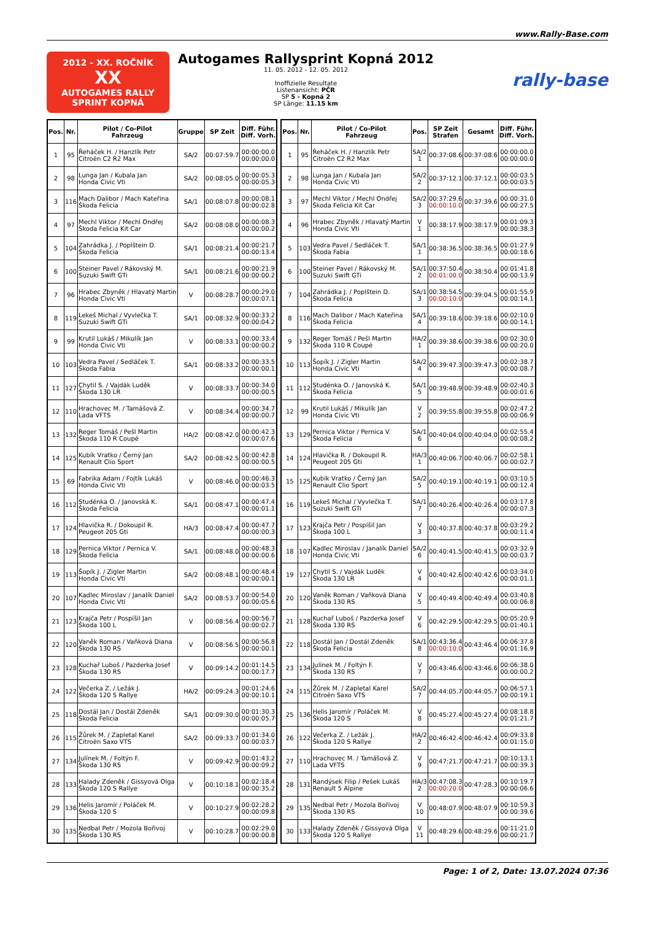www.Rally-Base.com
2012 - XX. ROČNÍK
XX
AUTOGAMES RALLY SPRINT KOPNÁ
Autogames Rallysprint Kopná 2012
11. 05. 2012 - 12. 05. 2012
Inoffizielle Resultate
Listenansicht: PČR
SP 5 - Kopná 2
SP Länge: 11.15 km
rally-base
| Pos. | Nr. | Pilot / Co-Pilot Fahrzeug | Gruppe | SP Zeit | Diff. Führ. Diff. Vorh. |
| --- | --- | --- | --- | --- | --- |
| 1 | 95 | Řeháček H. / Hanzlík Petr Citroën C2 R2 Max | SA/2 | 00:07:59.7 | 00:00:00.0 00:00:00.0 |
| 2 | 98 | Lunga Jan / Kubala Jan Honda Civic Vti | SA/2 | 00:08:05.0 | 00:00:05.3 00:00:05.3 |
| 3 | 116 | Mach Dalibor / Mach Kateřina Škoda Felicia | SA/1 | 00:08:07.8 | 00:00:08.1 00:00:02.8 |
| 4 | 97 | Mechl Viktor / Mechl Ondřej Škoda Felicia Kit Car | SA/2 | 00:08:08.0 | 00:00:08.3 00:00:00.2 |
| 5 | 104 | Zahrádka J. / Poplštein D. Škoda Felicia | SA/1 | 00:08:21.4 | 00:00:21.7 00:00:13.4 |
| 6 | 100 | Steiner Pavel / Rákovský M. Suzuki Swift GTi | SA/1 | 00:08:21.6 | 00:00:21.9 00:00:00.2 |
| 7 | 96 | Hrabec Zbyněk / Hlavatý Martin Honda Civic Vti | V | 00:08:28.7 | 00:00:29.0 00:00:07.1 |
| 8 | 119 | Lekeš Michal / Vyvlečka T. Suzuki Swift GTi | SA/1 | 00:08:32.9 | 00:00:33.2 00:00:04.2 |
| 9 | 99 | Krutil Lukáš / Mikulík Jan Honda Civic Vti | V | 00:08:33.1 | 00:00:33.4 00:00:00.2 |
| 10 | 103 | Vedra Pavel / Sedláček T. Škoda Fabia | SA/1 | 00:08:33.2 | 00:00:33.5 00:00:00.1 |
| 11 | 127 | Chytil S. / Vajdák Luděk Škoda 130 LR | V | 00:08:33.7 | 00:00:34.0 00:00:00.5 |
| 12 | 110 | Hrachovec M. / Tamášová Z. Lada VFTS | V | 00:08:34.4 | 00:00:34.7 00:00:00.7 |
| 13 | 132 | Reger Tomáš / Pešl Martin Škoda 110 R Coupé | HA/2 | 00:08:42.0 | 00:00:42.3 00:00:07.6 |
| 14 | 125 | Kubík Vratko / Černý Jan Renault Clio Sport | SA/2 | 00:08:42.5 | 00:00:42.8 00:00:00.5 |
| 15 | 69 | Fabrika Adam / Fojtík Lukáš Honda Civic Vti | V | 00:08:46.0 | 00:00:46.3 00:00:03.5 |
| 16 | 112 | Studénka O. / Janovská K. Škoda Felicia | SA/1 | 00:08:47.1 | 00:00:47.4 00:00:01.1 |
| 17 | 124 | Hlavička R. / Dokoupil R. Peugeot 205 Gti | HA/3 | 00:08:47.4 | 00:00:47.7 00:00:00.3 |
| 18 | 129 | Pernica Viktor / Pernica V. Škoda Felicia | SA/1 | 00:08:48.0 | 00:00:48.3 00:00:00.6 |
| 19 | 113 | Šopík J. / Zigler Martin Honda Civic Vti | SA/2 | 00:08:48.1 | 00:00:48.4 00:00:00.1 |
| 20 | 107 | Kadlec Miroslav / Janalík Daniel Honda Civic Vti | SA/2 | 00:08:53.7 | 00:00:54.0 00:00:05.6 |
| 21 | 123 | Krajča Petr / Pospíšil Jan Škoda 100 L | V | 00:08:56.4 | 00:00:56.7 00:00:02.7 |
| 22 | 120 | Vaněk Roman / Vaňková Diana Škoda 130 RS | V | 00:08:56.5 | 00:00:56.8 00:00:00.1 |
| 23 | 128 | Kuchař Luboš / Pazderka Josef Škoda 130 RS | V | 00:09:14.2 | 00:01:14.5 00:00:17.7 |
| 24 | 122 | Večerka Z. / Ležák J. Škoda 120 S Rallye | HA/2 | 00:09:24.3 | 00:01:24.6 00:00:10.1 |
| 25 | 118 | Dostál Jan / Dostál Zdeněk Škoda Felicia | SA/1 | 00:09:30.0 | 00:01:30.3 00:00:05.7 |
| 26 | 115 | Žůrek M. / Zapletal Karel Citroën Saxo VTS | SA/2 | 00:09:33.7 | 00:01:34.0 00:00:03.7 |
| 27 | 134 | Julínek M. / Foltýn F. Škoda 130 RS | V | 00:09:42.9 | 00:01:43.2 00:00:09.2 |
| 28 | 133 | Halady Zdeněk / Gissyová Olga Škoda 120 S Rallye | V | 00:10:18.1 | 00:02:18.4 00:00:35.2 |
| 29 | 136 | Helis Jaromír / Poláček M. Škoda 120 S | V | 00:10:27.9 | 00:02:28.2 00:00:09.8 |
| 30 | 135 | Nedbal Petr / Mozola Bořivoj Škoda 130 RS | V | 00:10:28.7 | 00:02:29.0 00:00:00.8 |
| Pos. | Nr. | Pilot / Co-Pilot Fahrzeug | Pos. | SP Zeit Strafen | Gesamt | Diff. Führ. Diff. Vorh. |
| --- | --- | --- | --- | --- | --- | --- |
| 1 | 95 | Řeháček H. / Hanzlík Petr Citroën C2 R2 Max | SA/2 1 | 00:37:08.6 | 00:37:08.6 | 00:00:00.0 00:00:00.0 |
| 2 | 98 | Lunga Jan / Kubala Jan Honda Civic Vti | SA/2 2 | 00:37:12.1 | 00:37:12.1 | 00:00:03.5 00:00:03.5 |
| 3 | 97 | Mechl Viktor / Mechl Ondřej Škoda Felicia Kit Car | SA/2 3 | 00:37:29.6 00:00:10.0 | 00:37:39.6 | 00:00:31.0 00:00:27.5 |
| 4 | 96 | Hrabec Zbyněk / Hlavatý Martin Honda Civic Vti | V 1 | 00:38:17.9 | 00:38:17.9 | 00:01:09.3 00:00:38.3 |
| 5 | 103 | Vedra Pavel / Sedláček T. Škoda Fabia | SA/1 1 | 00:38:36.5 | 00:38:36.5 | 00:01:27.9 00:00:18.6 |
| 6 | 100 | Steiner Pavel / Rákovský M. Suzuki Swift GTi | SA/1 2 | 00:37:50.4 00:01:00.0 | 00:38:50.4 | 00:01:41.8 00:00:13.9 |
| 7 | 104 | Zahrádka J. / Poplštein D. Škoda Felicia | SA/1 3 | 00:38:54.5 00:00:10.0 | 00:39:04.5 | 00:01:55.9 00:00:14.1 |
| 8 | 116 | Mach Dalibor / Mach Kateřina Škoda Felicia | SA/1 4 | 00:39:18.6 | 00:39:18.6 | 00:02:10.0 00:00:14.1 |
| 9 | 132 | Reger Tomáš / Pešl Martin Škoda 110 R Coupé | HA/2 1 | 00:39:38.6 | 00:39:38.6 | 00:02:30.0 00:00:20.0 |
| 10 | 113 | Šopík J. / Zigler Martin Honda Civic Vti | SA/2 4 | 00:39:47.3 | 00:39:47.3 | 00:02:38.7 00:00:08.7 |
| 11 | 112 | Studénka O. / Janovská K. Škoda Felicia | SA/1 5 | 00:39:48.9 | 00:39:48.9 | 00:02:40.3 00:00:01.6 |
| 12 | 99 | Krutil Lukáš / Mikulík Jan Honda Civic Vti | V 2 | 00:39:55.8 | 00:39:55.8 | 00:02:47.2 00:00:06.9 |
| 13 | 129 | Pernica Viktor / Pernica V. Škoda Felicia | SA/1 6 | 00:40:04.0 | 00:40:04.0 | 00:02:55.4 00:00:08.2 |
| 14 | 124 | Hlavička R. / Dokoupil R. Peugeot 205 Gti | HA/3 1 | 00:40:06.7 | 00:40:06.7 | 00:02:58.1 00:00:02.7 |
| 15 | 125 | Kubík Vratko / Černý Jan Renault Clio Sport | SA/2 5 | 00:40:19.1 | 00:40:19.1 | 00:03:10.5 00:00:12.4 |
| 16 | 119 | Lekeš Michal / Vyvlečka T. Suzuki Swift GTi | SA/1 7 | 00:40:26.4 | 00:40:26.4 | 00:03:17.8 00:00:07.3 |
| 17 | 123 | Krajča Petr / Pospíšil Jan Škoda 100 L | V 3 | 00:40:37.8 | 00:40:37.8 | 00:03:29.2 00:00:11.4 |
| 18 | 107 | Kadlec Miroslav / Janalík Daniel Honda Civic Vti | SA/2 6 | 00:40:41.5 | 00:40:41.5 | 00:03:32.9 00:00:03.7 |
| 19 | 127 | Chytil S. / Vajdák Luděk Škoda 130 LR | V 4 | 00:40:42.6 | 00:40:42.6 | 00:03:34.0 00:00:01.1 |
| 20 | 120 | Vaněk Roman / Vaňková Diana Škoda 130 RS | V 5 | 00:40:49.4 | 00:40:49.4 | 00:03:40.8 00:00:06.8 |
| 21 | 128 | Kuchař Luboš / Pazderka Josef Škoda 130 RS | V 6 | 00:42:29.5 | 00:42:29.5 | 00:05:20.9 00:01:40.1 |
| 22 | 118 | Dostál Jan / Dostál Zdeněk Škoda Felicia | SA/1 8 | 00:43:36.4 00:00:10.0 | 00:43:46.4 | 00:06:37.8 00:01:16.9 |
| 23 | 134 | Julínek M. / Foltýn F. Škoda 130 RS | V 7 | 00:43:46.6 | 00:43:46.6 | 00:06:38.0 00:00:00.2 |
| 24 | 115 | Žůrek M. / Zapletal Karel Citroën Saxo VTS | SA/2 7 | 00:44:05.7 | 00:44:05.7 | 00:06:57.1 00:00:19.1 |
| 25 | 136 | Helis Jaromír / Poláček M. Škoda 120 S | V 8 | 00:45:27.4 | 00:45:27.4 | 00:08:18.8 00:01:21.7 |
| 26 | 122 | Večerka Z. / Ležák J. Škoda 120 S Rallye | HA/2 2 | 00:46:42.4 | 00:46:42.4 | 00:09:33.8 00:01:15.0 |
| 27 | 110 | Hrachovec M. / Tamášová Z. Lada VFTS | V 9 | 00:47:21.7 | 00:47:21.7 | 00:10:13.1 00:00:39.3 |
| 28 | 131 | Randýsek Filip / Pešek Lukáš Renault 5 Alpine | HA/3 2 | 00:47:08.3 00:00:20.0 | 00:47:28.3 | 00:10:19.7 00:00:06.6 |
| 29 | 135 | Nedbal Petr / Mozola Bořivoj Škoda 130 RS | V 10 | 00:48:07.9 | 00:48:07.9 | 00:10:59.3 00:00:39.6 |
| 30 | 133 | Halady Zdeněk / Gissyová Olga Škoda 120 S Rallye | V 11 | 00:48:29.6 | 00:48:29.6 | 00:11:21.0 00:00:21.7 |
Page: 1 of 2, Date: 13.07.2024 07:36